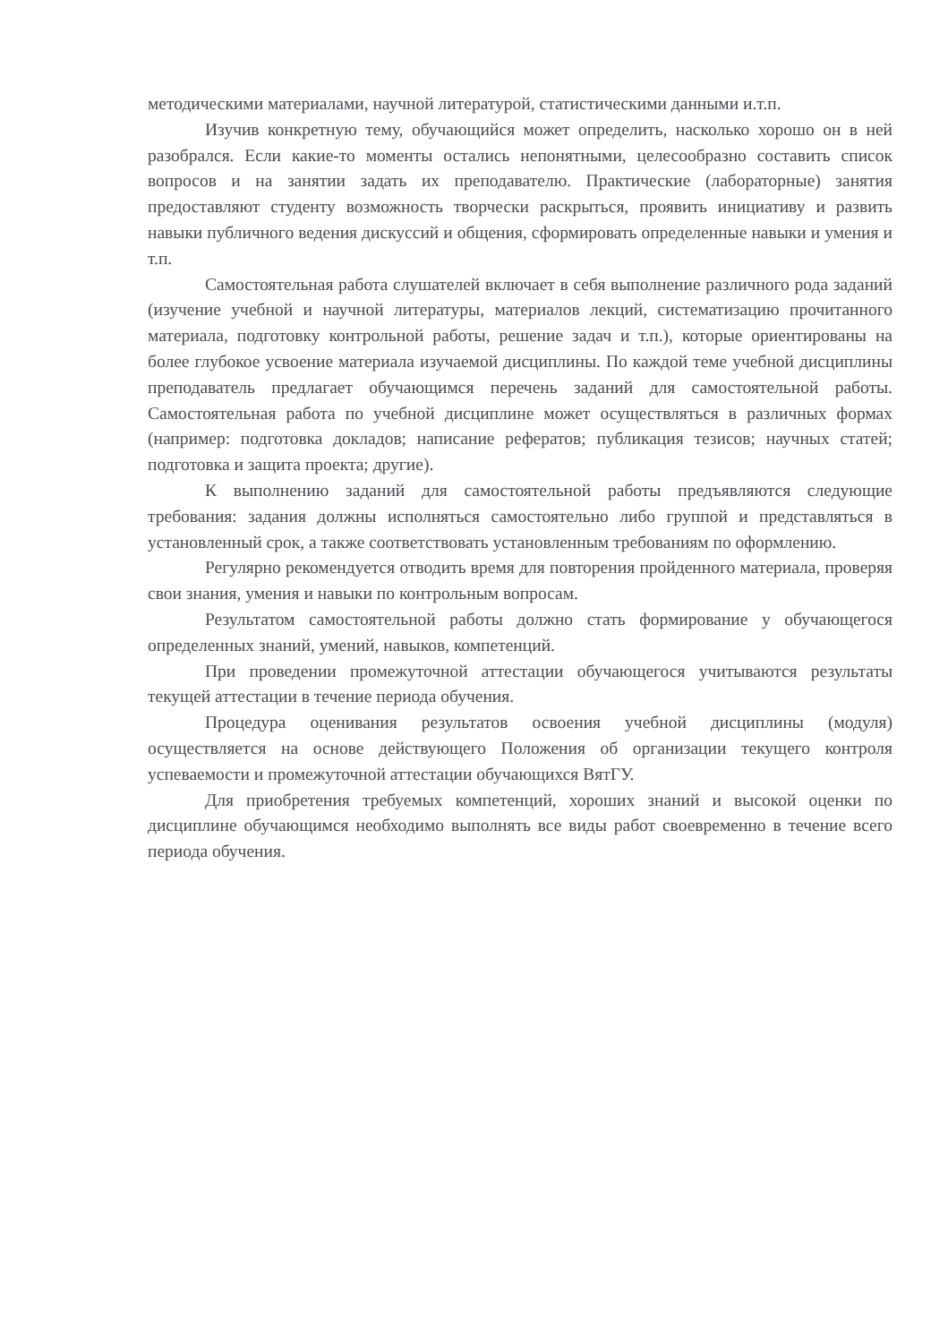методическими материалами, научной литературой, статистическими данными и.т.п.
Изучив конкретную тему, обучающийся может определить, насколько хорошо он в ней разобрался. Если какие-то моменты остались непонятными, целесообразно составить список вопросов и на занятии задать их преподавателю. Практические (лабораторные) занятия предоставляют студенту возможность творчески раскрыться, проявить инициативу и развить навыки публичного ведения дискуссий и общения, сформировать определенные навыки и умения и т.п.
Самостоятельная работа слушателей включает в себя выполнение различного рода заданий (изучение учебной и научной литературы, материалов лекций, систематизацию прочитанного материала, подготовку контрольной работы, решение задач и т.п.), которые ориентированы на более глубокое усвоение материала изучаемой дисциплины. По каждой теме учебной дисциплины преподаватель предлагает обучающимся перечень заданий для самостоятельной работы. Самостоятельная работа по учебной дисциплине может осуществляться в различных формах (например: подготовка докладов; написание рефератов; публикация тезисов; научных статей; подготовка и защита проекта; другие).
К выполнению заданий для самостоятельной работы предъявляются следующие требования: задания должны исполняться самостоятельно либо группой и представляться в установленный срок, а также соответствовать установленным требованиям по оформлению.
Регулярно рекомендуется отводить время для повторения пройденного материала, проверяя свои знания, умения и навыки по контрольным вопросам.
Результатом самостоятельной работы должно стать формирование у обучающегося определенных знаний, умений, навыков, компетенций.
При проведении промежуточной аттестации обучающегося учитываются результаты текущей аттестации в течение периода обучения.
Процедура оценивания результатов освоения учебной дисциплины (модуля) осуществляется на основе действующего Положения об организации текущего контроля успеваемости и промежуточной аттестации обучающихся ВятГУ.
Для приобретения требуемых компетенций, хороших знаний и высокой оценки по дисциплине обучающимся необходимо выполнять все виды работ своевременно в течение всего периода обучения.